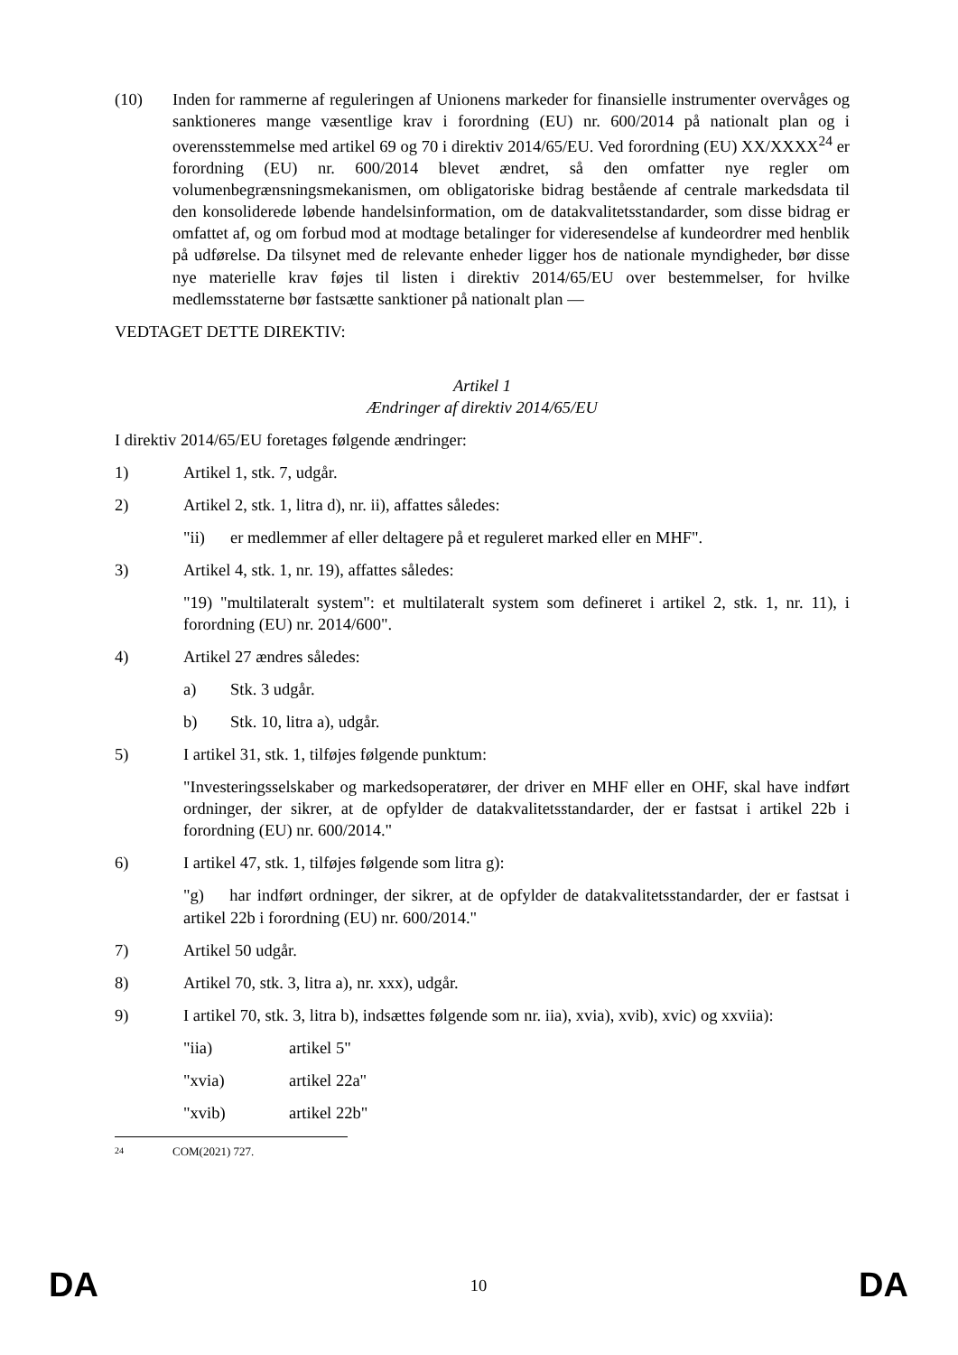(10) Inden for rammerne af reguleringen af Unionens markeder for finansielle instrumenter overvåges og sanktioneres mange væsentlige krav i forordning (EU) nr. 600/2014 på nationalt plan og i overensstemmelse med artikel 69 og 70 i direktiv 2014/65/EU. Ved forordning (EU) XX/XXXX<sup>24</sup> er forordning (EU) nr. 600/2014 blevet ændret, så den omfatter nye regler om volumenbegrænsningsmekanismen, om obligatoriske bidrag bestående af centrale markedsdata til den konsoliderede løbende handelsinformation, om de datakvalitetsstandarder, som disse bidrag er omfattet af, og om forbud mod at modtage betalinger for videresendelse af kundeordrer med henblik på udførelse. Da tilsynet med de relevante enheder ligger hos de nationale myndigheder, bør disse nye materielle krav føjes til listen i direktiv 2014/65/EU over bestemmelser, for hvilke medlemsstaterne bør fastsætte sanktioner på nationalt plan —
VEDTAGET DETTE DIREKTIV:
Artikel 1
Ændringer af direktiv 2014/65/EU
I direktiv 2014/65/EU foretages følgende ændringer:
1) Artikel 1, stk. 7, udgår.
2) Artikel 2, stk. 1, litra d), nr. ii), affattes således:
"ii) er medlemmer af eller deltagere på et reguleret marked eller en MHF".
3) Artikel 4, stk. 1, nr. 19), affattes således:
"19) "multilateralt system": et multilateralt system som defineret i artikel 2, stk. 1, nr. 11), i forordning (EU) nr. 2014/600".
4) Artikel 27 ændres således:
a) Stk. 3 udgår.
b) Stk. 10, litra a), udgår.
5) I artikel 31, stk. 1, tilføjes følgende punktum:
"Investeringsselskaber og markedsoperatører, der driver en MHF eller en OHF, skal have indført ordninger, der sikrer, at de opfylder de datakvalitetsstandarder, der er fastsat i artikel 22b i forordning (EU) nr. 600/2014."
6) I artikel 47, stk. 1, tilføjes følgende som litra g):
"g) har indført ordninger, der sikrer, at de opfylder de datakvalitetsstandarder, der er fastsat i artikel 22b i forordning (EU) nr. 600/2014."
7) Artikel 50 udgår.
8) Artikel 70, stk. 3, litra a), nr. xxx), udgår.
9) I artikel 70, stk. 3, litra b), indsættes følgende som nr. iia), xvia), xvib), xvic) og xxviia):
"iia) artikel 5"
"xvia) artikel 22a"
"xvib) artikel 22b"
24 COM(2021) 727.
DA 10 DA